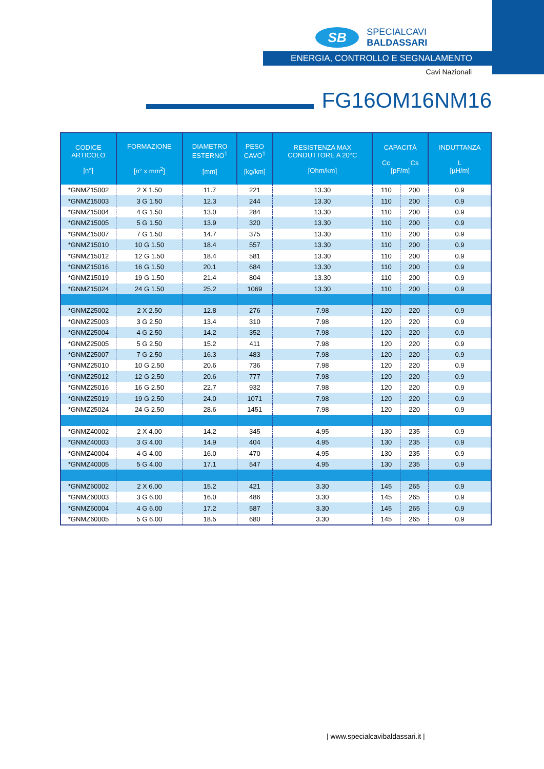SB
SPECIALCAVI BALDASSARI
ENERGIA, CONTROLLO E SEGNALAMENTO
Cavi Nazionali
FG16OM16NM16
| CODICE ARTICOLO [n°] | FORMAZIONE [n° x mm<sup>2</sup>] | DIAMETRO ESTERNO<sup>1</sup> [mm] | PESO CAVO<sup>1</sup> [kg/km] | RESISTENZA MAX CONDUTTORE A 20°C [Ohm/km] | CAPACITÀ Cc Cs [pF/m] | | INDUTTANZA L [µH/m] |
| --- | --- | --- | --- | --- | --- | --- | --- |
| *GNMZ15002 | 2 X 1.50 | 11.7 | 221 | 13.30 | 110 | 200 | 0.9 |
| *GNMZ15003 | 3 G 1.50 | 12.3 | 244 | 13.30 | 110 | 200 | 0.9 |
| *GNMZ15004 | 4 G 1.50 | 13.0 | 284 | 13.30 | 110 | 200 | 0.9 |
| *GNMZ15005 | 5 G 1.50 | 13.9 | 320 | 13.30 | 110 | 200 | 0.9 |
| *GNMZ15007 | 7 G 1.50 | 14.7 | 375 | 13.30 | 110 | 200 | 0.9 |
| *GNMZ15010 | 10 G 1.50 | 18.4 | 557 | 13.30 | 110 | 200 | 0.9 |
| *GNMZ15012 | 12 G 1.50 | 18.4 | 581 | 13.30 | 110 | 200 | 0.9 |
| *GNMZ15016 | 16 G 1.50 | 20.1 | 684 | 13.30 | 110 | 200 | 0.9 |
| *GNMZ15019 | 19 G 1.50 | 21.4 | 804 | 13.30 | 110 | 200 | 0.9 |
| *GNMZ15024 | 24 G 1.50 | 25.2 | 1069 | 13.30 | 110 | 200 | 0.9 |
| *GNMZ25002 | 2 X 2.50 | 12.8 | 276 | 7.98 | 120 | 220 | 0.9 |
| *GNMZ25003 | 3 G 2.50 | 13.4 | 310 | 7.98 | 120 | 220 | 0.9 |
| *GNMZ25004 | 4 G 2.50 | 14.2 | 352 | 7.98 | 120 | 220 | 0.9 |
| *GNMZ25005 | 5 G 2.50 | 15.2 | 411 | 7.98 | 120 | 220 | 0.9 |
| *GNMZ25007 | 7 G 2.50 | 16.3 | 483 | 7.98 | 120 | 220 | 0.9 |
| *GNMZ25010 | 10 G 2.50 | 20.6 | 736 | 7.98 | 120 | 220 | 0.9 |
| *GNMZ25012 | 12 G 2.50 | 20.6 | 777 | 7.98 | 120 | 220 | 0.9 |
| *GNMZ25016 | 16 G 2.50 | 22.7 | 932 | 7.98 | 120 | 220 | 0.9 |
| *GNMZ25019 | 19 G 2.50 | 24.0 | 1071 | 7.98 | 120 | 220 | 0.9 |
| *GNMZ25024 | 24 G 2.50 | 28.6 | 1451 | 7.98 | 120 | 220 | 0.9 |
| *GNMZ40002 | 2 X 4.00 | 14.2 | 345 | 4.95 | 130 | 235 | 0.9 |
| *GNMZ40003 | 3 G 4.00 | 14.9 | 404 | 4.95 | 130 | 235 | 0.9 |
| *GNMZ40004 | 4 G 4.00 | 16.0 | 470 | 4.95 | 130 | 235 | 0.9 |
| *GNMZ40005 | 5 G 4.00 | 17.1 | 547 | 4.95 | 130 | 235 | 0.9 |
| *GNMZ60002 | 2 X 6.00 | 15.2 | 421 | 3.30 | 145 | 265 | 0.9 |
| *GNMZ60003 | 3 G 6.00 | 16.0 | 486 | 3.30 | 145 | 265 | 0.9 |
| *GNMZ60004 | 4 G 6.00 | 17.2 | 587 | 3.30 | 145 | 265 | 0.9 |
| *GNMZ60005 | 5 G 6.00 | 18.5 | 680 | 3.30 | 145 | 265 | 0.9 |
| www.specialcavibaldassari.it |